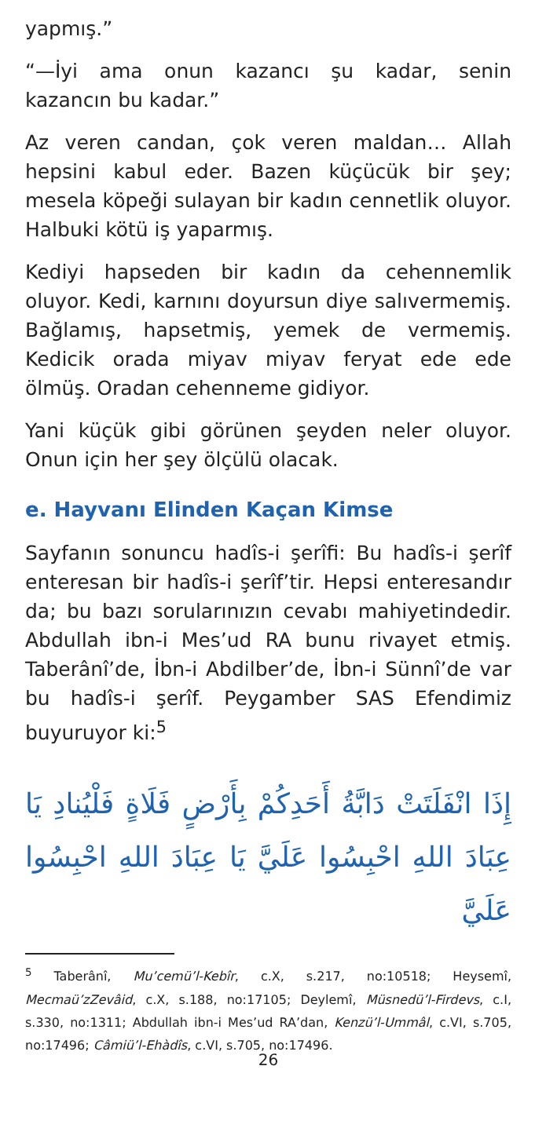yapmış.”
“—İyi ama onun kazancı şu kadar, senin kazancın bu kadar.”
Az veren candan, çok veren maldan… Allah hepsini kabul eder. Bazen küçücük bir şey; mesela köpeği sulayan bir kadın cennetlik oluyor. Halbuki kötü iş yaparmış.
Kediyi hapseden bir kadın da cehennemlik oluyor. Kedi, karnını doyursun diye salıvermemiş. Bağlamış, hapsetmiş, yemek de vermemiş. Kedicik orada miyav miyav feryat ede ede ölmüş. Oradan cehenneme gidiyor.
Yani küçük gibi görünen şeyden neler oluyor. Onun için her şey ölçülü olacak.
e. Hayvanı Elinden Kaçan Kimse
Sayfanın sonuncu hadîs-i şerîfi: Bu hadîs-i şerîf enteresan bir hadîs-i şerîf’tir. Hepsi enteresandır da; bu bazı sorularınızın cevabı mahiyetindedir. Abdullah ibn-i Mes’ud RA bunu rivayet etmiş. Taberânî’de, İbn-i Abdilber’de, İbn-i Sünnî’de var bu hadîs-i şerîf. Peygamber SAS Efendimiz buyuruyor ki:<sup>5</sup>
إِذَا انْفَلَتَتْ دَابَّةُ أَحَدِكُمْ بِأَرْضٍ فَلَاةٍ فَلْيُنادِ يَا عِبَادَ اللهِ احْبِسُوا عَلَيَّ يَا عِبَادَ اللهِ احْبِسُوا عَلَيَّ
<sup>5</sup> Taberânî, Mu’cemü’l-Kebîr, c.X, s.217, no:10518; Heysemî, Mecmaü’zZevâid, c.X, s.188, no:17105; Deylemî, Müsnedü’l-Firdevs, c.I, s.330, no:1311; Abdullah ibn-i Mes’ud RA’dan, Kenzü’l-Ummâl, c.VI, s.705, no:17496; Câmiü’l-Ehàdîs, c.VI, s.705, no:17496.
26